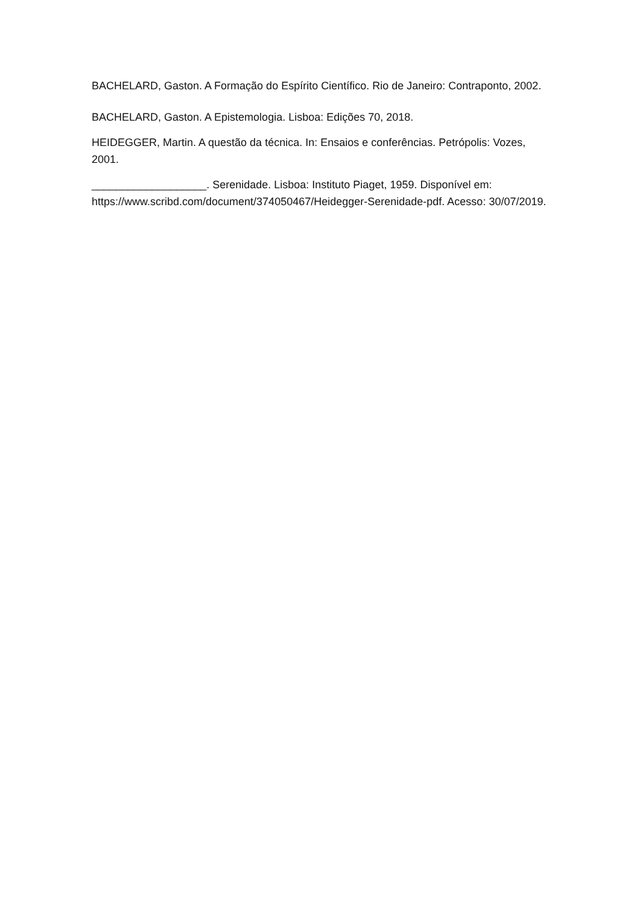BACHELARD, Gaston. A Formação do Espírito Científico. Rio de Janeiro: Contraponto, 2002.
BACHELARD, Gaston. A Epistemologia. Lisboa: Edições 70, 2018.
HEIDEGGER, Martin. A questão da técnica. In: Ensaios e conferências. Petrópolis: Vozes, 2001.
___________________. Serenidade. Lisboa: Instituto Piaget, 1959. Disponível em: https://www.scribd.com/document/374050467/Heidegger-Serenidade-pdf. Acesso: 30/07/2019.